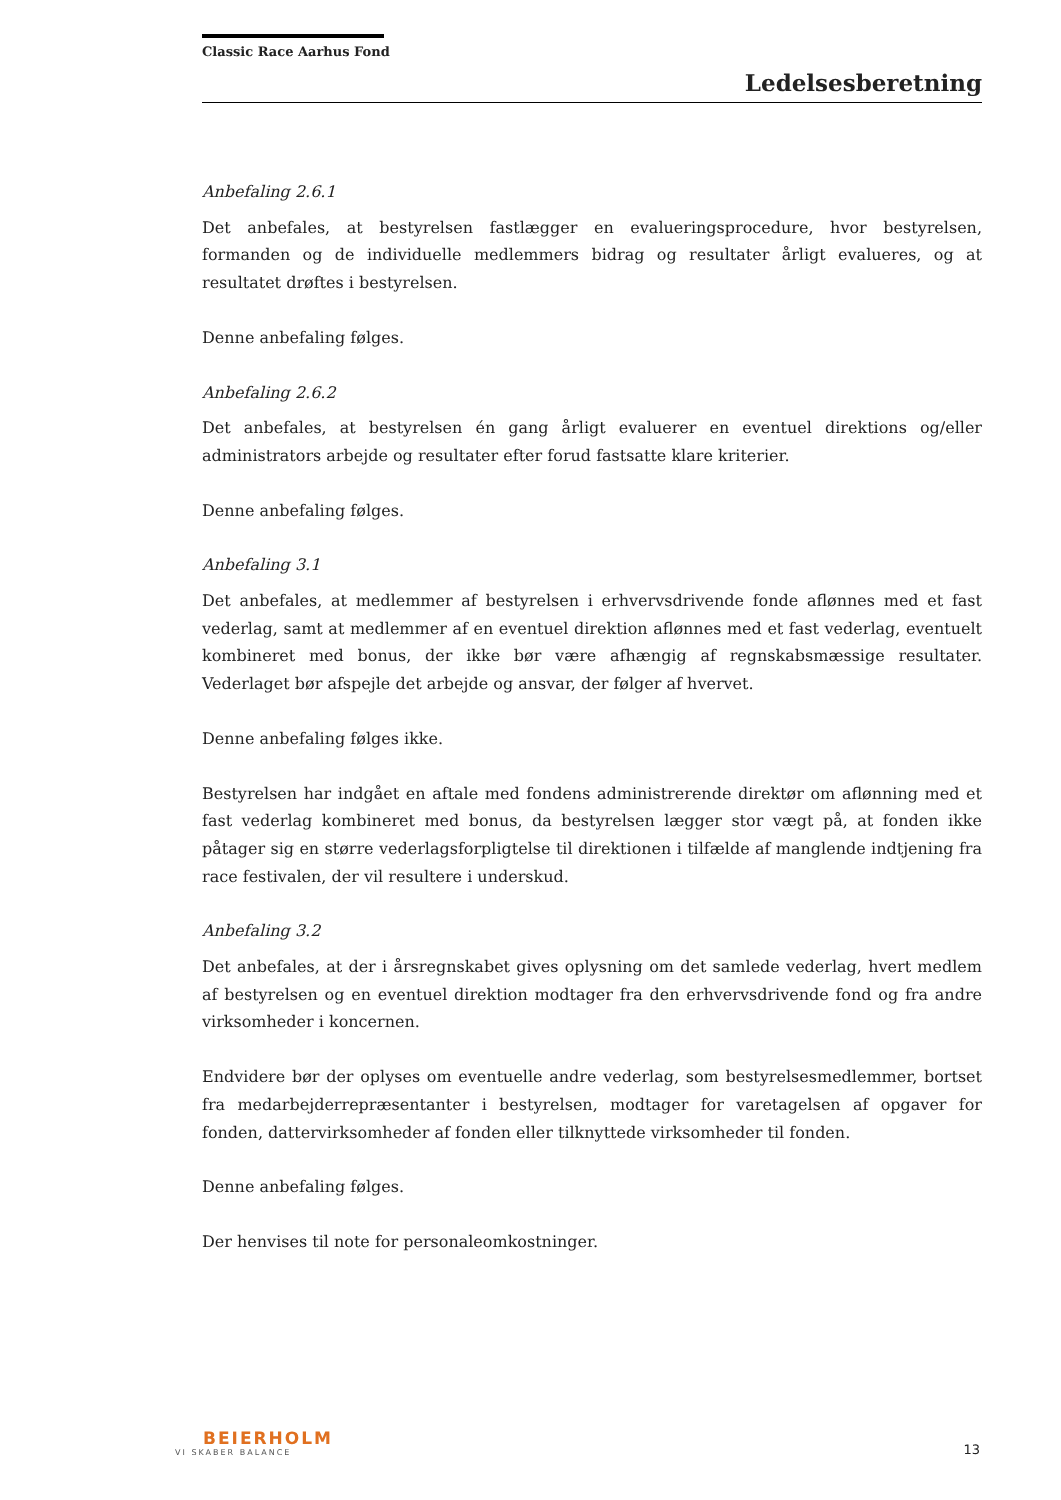Classic Race Aarhus Fond
Ledelsesberetning
Anbefaling 2.6.1
Det anbefales, at bestyrelsen fastlægger en evalueringsprocedure, hvor bestyrelsen, formanden og de individuelle medlemmers bidrag og resultater årligt evalueres, og at resultatet drøftes i bestyrelsen.
Denne anbefaling følges.
Anbefaling 2.6.2
Det anbefales, at bestyrelsen én gang årligt evaluerer en eventuel direktions og/eller administrators arbejde og resultater efter forud fastsatte klare kriterier.
Denne anbefaling følges.
Anbefaling 3.1
Det anbefales, at medlemmer af bestyrelsen i erhvervsdrivende fonde aflønnes med et fast vederlag, samt at medlemmer af en eventuel direktion aflønnes med et fast vederlag, eventuelt kombineret med bonus, der ikke bør være afhængig af regnskabsmæssige resultater. Vederlaget bør afspejle det arbejde og ansvar, der følger af hvervet.
Denne anbefaling følges ikke.
Bestyrelsen har indgået en aftale med fondens administrerende direktør om aflønning med et fast vederlag kombineret med bonus, da bestyrelsen lægger stor vægt på, at fonden ikke påtager sig en større vederlagsforpligtelse til direktionen i tilfælde af manglende indtjening fra race festivalen, der vil resultere i underskud.
Anbefaling 3.2
Det anbefales, at der i årsregnskabet gives oplysning om det samlede vederlag, hvert medlem af bestyrelsen og en eventuel direktion modtager fra den erhvervsdrivende fond og fra andre virksomheder i koncernen.
Endvidere bør der oplyses om eventuelle andre vederlag, som bestyrelsesmedlemmer, bortset fra medarbejderrepræsentanter i bestyrelsen, modtager for varetagelsen af opgaver for fonden, dattervirksomheder af fonden eller tilknyttede virksomheder til fonden.
Denne anbefaling følges.
Der henvises til note for personaleomkostninger.
BEIERHOLM
VI SKABER BALANCE
13